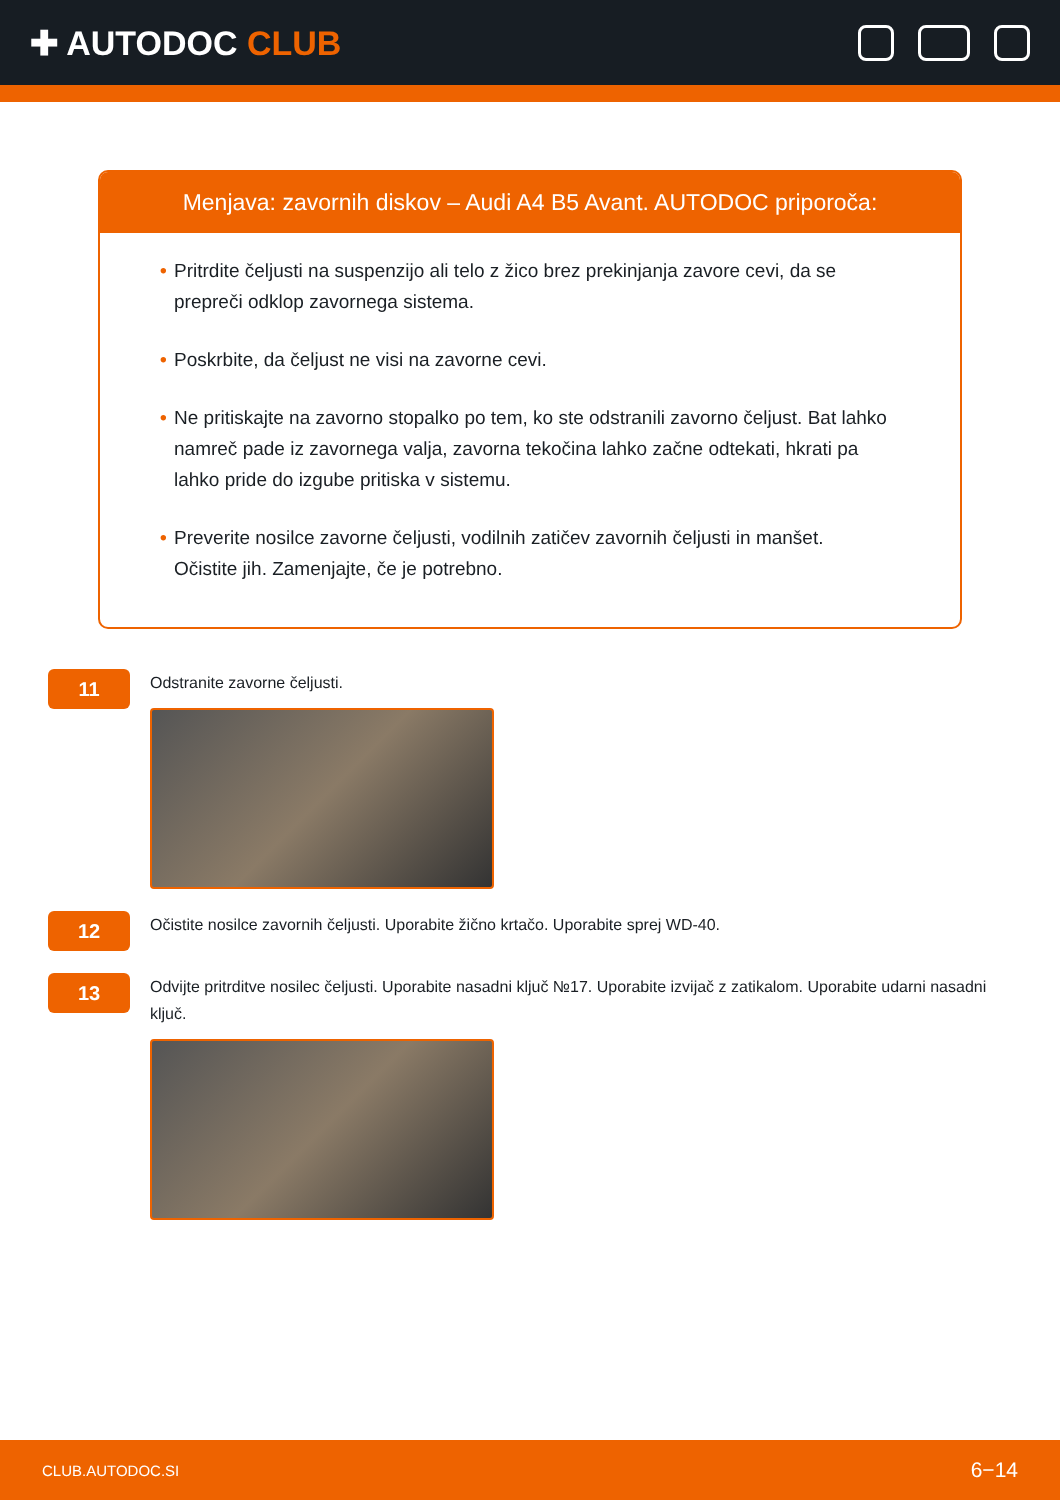✚ AUTODOC CLUB
Menjava: zavornih diskov – Audi A4 B5 Avant. AUTODOC priporoča:
• Pritrdite čeljusti na suspenzijo ali telo z žico brez prekinjanja zavore cevi, da se prepreči odklop zavornega sistema.
• Poskrbite, da čeljust ne visi na zavorne cevi.
• Ne pritiskajte na zavorno stopalko po tem, ko ste odstranili zavorno čeljust. Bat lahko namreč pade iz zavornega valja, zavorna tekočina lahko začne odtekati, hkrati pa lahko pride do izgube pritiska v sistemu.
• Preverite nosilce zavorne čeljusti, vodilnih zatičev zavornih čeljusti in manšet. Očistite jih. Zamenjajte, če je potrebno.
11
Odstranite zavorne čeljusti.
12
Očistite nosilce zavornih čeljusti. Uporabite žično krtačo. Uporabite sprej WD-40.
13
Odvijte pritrditve nosilec čeljusti. Uporabite nasadni ključ №17. Uporabite izvijač z zatikalom. Uporabite udarni nasadni ključ.
CLUB.AUTODOC.SI 6−14